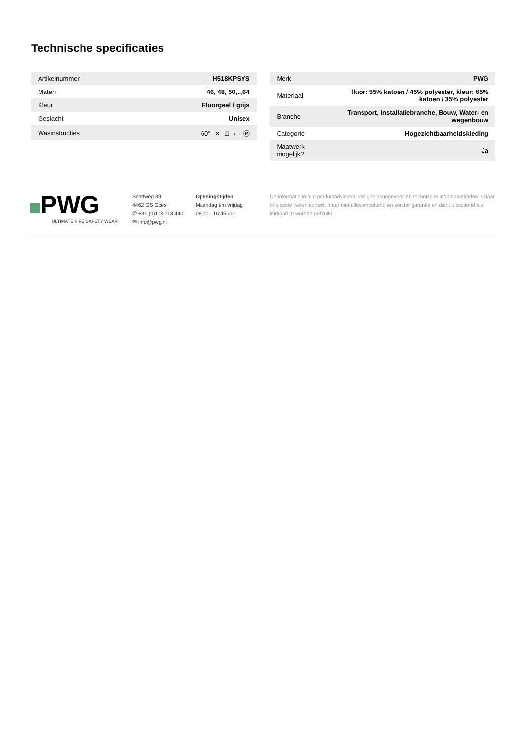Technische specificaties
| Artikelnummer | H518KPSYS |
| Maten | 46, 48, 50,..,64 |
| Kleur | Fluorgeel / grijs |
| Geslacht | Unisex |
| Wasinstructies | 60° ⨯ ⊡ ▭ Ⓟ |
| Merk | PWG |
| Materiaal | fluor: 55% katoen / 45% polyester, kleur: 65% katoen / 35% polyester |
| Branche | Transport, Installatiebranche, Bouw, Water- en wegenbouw |
| Categorie | Hogezichtbaarheidskleding |
| Maatwerk mogelijk? | Ja |
PWG
ULTIMATE FIRE SAFETY WEAR
Scottweg 39
4462 GS Goes
✆ +31 (0)113 213 440
✉ info@pwg.nl
Openingstijden
Maandag t/m vrijdag
08:00 - 16:45 uur
De informatie in alle productadviezen, veiligheidsgegevens en technische informatiebladen is naar ons beste weten correct, maar niet allesomvattend en zonder garantie en dient uitsluitend als leidraad te worden gebruikt.